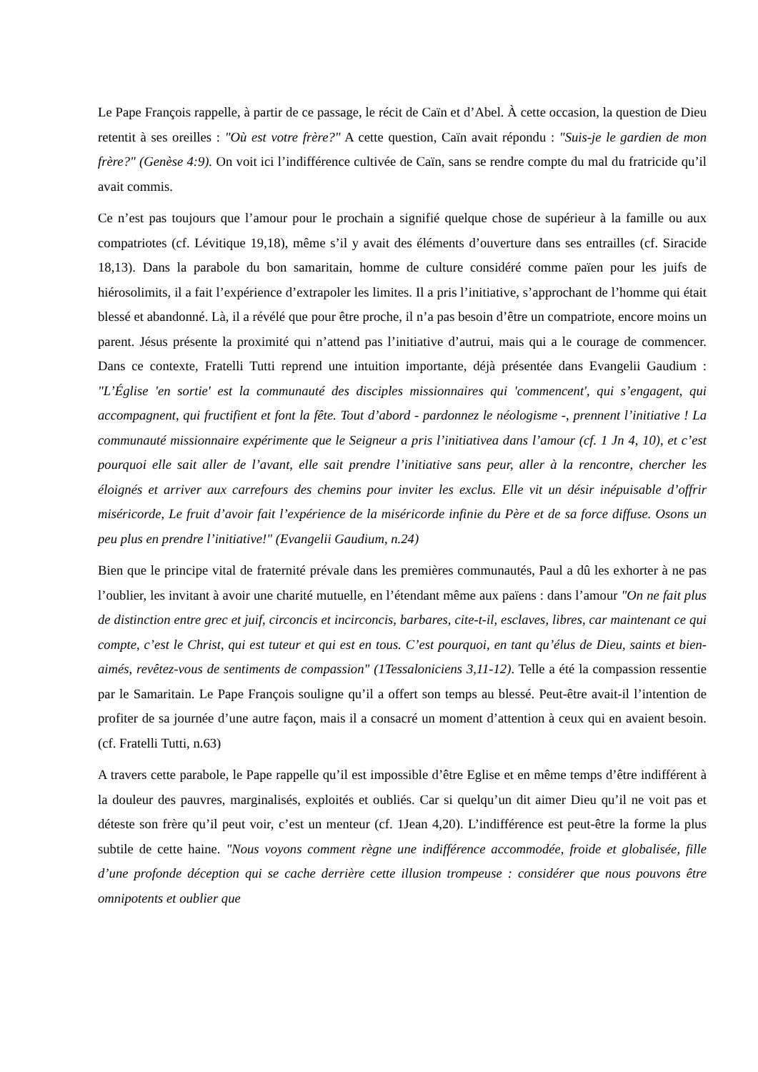Le Pape François rappelle, à partir de ce passage, le récit de Caïn et d’Abel. À cette occasion, la question de Dieu retentit à ses oreilles : "Où est votre frère?" A cette question, Caïn avait répondu : "Suis-je le gardien de mon frère?" (Genèse 4:9). On voit ici l’indifférence cultivée de Caïn, sans se rendre compte du mal du fratricide qu’il avait commis.
Ce n’est pas toujours que l’amour pour le prochain a signifié quelque chose de supérieur à la famille ou aux compatriotes (cf. Lévitique 19,18), même s’il y avait des éléments d’ouverture dans ses entrailles (cf. Siracide 18,13). Dans la parabole du bon samaritain, homme de culture considéré comme païen pour les juifs de hiérosolimits, il a fait l’expérience d’extrapoler les limites. Il a pris l’initiative, s’approchant de l’homme qui était blessé et abandonné. Là, il a révélé que pour être proche, il n’a pas besoin d’être un compatriote, encore moins un parent. Jésus présente la proximité qui n’attend pas l’initiative d’autrui, mais qui a le courage de commencer. Dans ce contexte, Fratelli Tutti reprend une intuition importante, déjà présentée dans Evangelii Gaudium : "L’Église 'en sortie' est la communauté des disciples missionnaires qui 'commencent', qui s’engagent, qui accompagnent, qui fructifient et font la fête. Tout d’abord - pardonnez le néologisme -, prennent l’initiative ! La communauté missionnaire expérimente que le Seigneur a pris l’initiativea dans l’amour (cf. 1 Jn 4, 10), et c’est pourquoi elle sait aller de l’avant, elle sait prendre l’initiative sans peur, aller à la rencontre, chercher les éloignés et arriver aux carrefours des chemins pour inviter les exclus. Elle vit un désir inépuisable d’offrir miséricorde, Le fruit d’avoir fait l’expérience de la miséricorde infinie du Père et de sa force diffuse. Osons un peu plus en prendre l’initiative!" (Evangelii Gaudium, n.24)
Bien que le principe vital de fraternité prévale dans les premières communautés, Paul a dû les exhorter à ne pas l’oublier, les invitant à avoir une charité mutuelle, en l’étendant même aux païens : dans l’amour "On ne fait plus de distinction entre grec et juif, circoncis et incirconcis, barbares, cite-t-il, esclaves, libres, car maintenant ce qui compte, c’est le Christ, qui est tuteur et qui est en tous. C’est pourquoi, en tant qu’élus de Dieu, saints et bien-aimés, revêtez-vous de sentiments de compassion" (1Tessaloniciens 3,11-12). Telle a été la compassion ressentie par le Samaritain. Le Pape François souligne qu’il a offert son temps au blessé. Peut-être avait-il l’intention de profiter de sa journée d’une autre façon, mais il a consacré un moment d’attention à ceux qui en avaient besoin. (cf. Fratelli Tutti, n.63)
A travers cette parabole, le Pape rappelle qu’il est impossible d’être Eglise et en même temps d’être indifférent à la douleur des pauvres, marginalisés, exploités et oubliés. Car si quelqu’un dit aimer Dieu qu’il ne voit pas et déteste son frère qu’il peut voir, c’est un menteur (cf. 1Jean 4,20). L’indifférence est peut-être la forme la plus subtile de cette haine. "Nous voyons comment règne une indifférence accommodée, froide et globalisée, fille d’une profonde déception qui se cache derrière cette illusion trompeuse : considérer que nous pouvons être omnipotents et oublier que